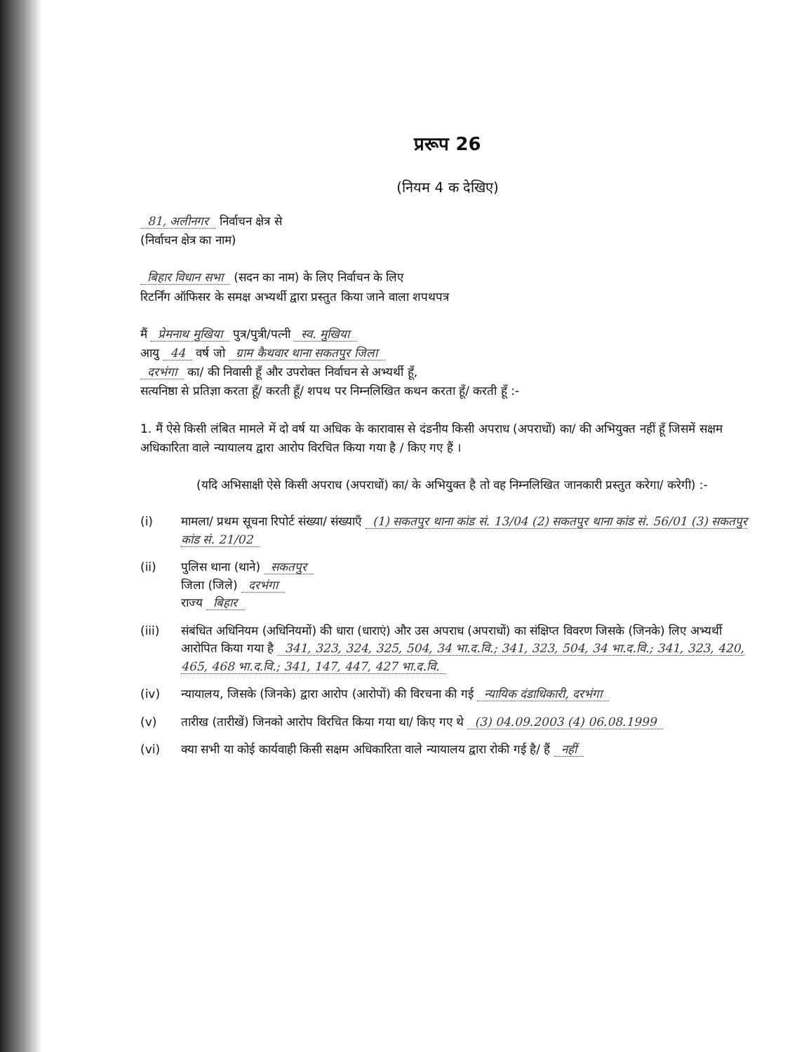प्ररूप 26
(नियम 4 क देखिए)
81, अलीनगर निर्वाचन क्षेत्र से
(निर्वाचन क्षेत्र का नाम)
बिहार विधान सभा (सदन का नाम) के लिए निर्वाचन के लिए
रिटर्निंग ऑफिसर के समक्ष अभ्यर्थी द्वारा प्रस्तुत किया जाने वाला शपथपत्र
मैं प्रेमनाथ मुखिया पुत्र/पुत्री/पत्नी स्व. मुखिया
आयु 44 वर्ष जो ग्राम कैथवार थाना सकतपुर जिला
दरभंगा का/ की निवासी हूँ और उपरोक्त निर्वाचन से अभ्यर्थी हूँ,
सत्यनिष्ठा से प्रतिज्ञा करता हूँ/ करती हूँ/ शपथ पर निम्नलिखित कथन करता हूँ/ करती हूँ :-
1. मैं ऐसे किसी लंबित मामले में दो वर्ष या अधिक के कारावास से दंडनीय किसी अपराध (अपराधों) का/ की अभियुक्त नहीं हूँ जिसमें सक्षम अधिकारिता वाले न्यायालय द्वारा आरोप विरचित किया गया है / किए गए हैं ।
(यदि अभिसाक्षी ऐसे किसी अपराध (अपराधों) का/ के अभियुक्त है तो वह निम्नलिखित जानकारी प्रस्तुत करेगा/ करेगी) :-
(i) मामला/ प्रथम सूचना रिपोर्ट संख्या/ संख्याएँ (1) सकतपुर थाना कांड सं. 13/04 (2) सकतपुर थाना कांड सं. 56/01 (3) सकतपुर कांड सं. 21/02
(ii) पुलिस थाना (थाने) सकतपुर
जिला (जिले) दरभंगा
राज्य बिहार
(iii) संबंधित अधिनियम (अधिनियमों) की धारा (धाराएं) और उस अपराध (अपराधों) का संक्षिप्त विवरण जिसके (जिनके) लिए अभ्यर्थी आरोपित किया गया है 341, 323, 324, 325, 504, 34 भा.द.वि.; 341, 323, 504, 34 भा.द.वि.; 341, 323, 420, 465, 468 भा.द.वि.; 341, 147, 447, 427 भा.द.वि.
(iv) न्यायालय, जिसके (जिनके) द्वारा आरोप (आरोपों) की विरचना की गई न्यायिक दंडाधिकारी, दरभंगा
(v) तारीख (तारीखें) जिनको आरोप विरचित किया गया था/ किए गए थे (3) 04.09.2003 (4) 06.08.1999
(vi) क्या सभी या कोई कार्यवाही किसी सक्षम अधिकारिता वाले न्यायालय द्वारा रोकी गई है/ हैं नहीं